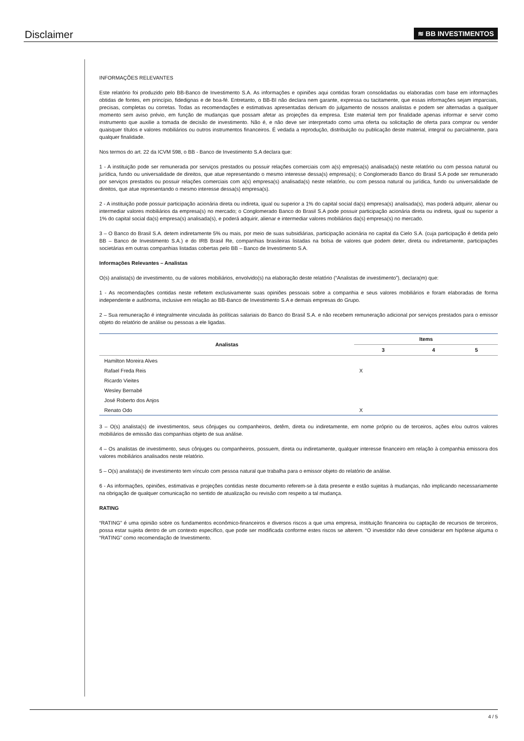Disclaimer
≋ BB INVESTIMENTOS
INFORMAÇÕES RELEVANTES
Este relatório foi produzido pelo BB-Banco de Investimento S.A. As informações e opiniões aqui contidas foram consolidadas ou elaboradas com base em informações obtidas de fontes, em princípio, fidedignas e de boa-fé. Entretanto, o BB-BI não declara nem garante, expressa ou tacitamente, que essas informações sejam imparciais, precisas, completas ou corretas. Todas as recomendações e estimativas apresentadas derivam do julgamento de nossos analistas e podem ser alternadas a qualquer momento sem aviso prévio, em função de mudanças que possam afetar as projeções da empresa. Este material tem por finalidade apenas informar e servir como instrumento que auxilie a tomada de decisão de investimento. Não é, e não deve ser interpretado como uma oferta ou solicitação de oferta para comprar ou vender quaisquer títulos e valores mobiliários ou outros instrumentos financeiros. É vedada a reprodução, distribuição ou publicação deste material, integral ou parcialmente, para qualquer finalidade.
Nos termos do art. 22 da ICVM 598, o BB - Banco de Investimento S.A declara que:
1 - A instituição pode ser remunerada por serviços prestados ou possuir relações comerciais com a(s) empresa(s) analisada(s) neste relatório ou com pessoa natural ou jurídica, fundo ou universalidade de direitos, que atue representando o mesmo interesse dessa(s) empresa(s); o Conglomerado Banco do Brasil S.A pode ser remunerado por serviços prestados ou possuir relações comerciais com a(s) empresa(s) analisada(s) neste relatório, ou com pessoa natural ou jurídica, fundo ou universalidade de direitos, que atue representando o mesmo interesse dessa(s) empresa(s).
2 - A instituição pode possuir participação acionária direta ou indireta, igual ou superior a 1% do capital social da(s) empresa(s) analisada(s), mas poderá adquirir, alienar ou intermediar valores mobiliários da empresa(s) no mercado; o Conglomerado Banco do Brasil S.A pode possuir participação acionária direta ou indireta, igual ou superior a 1% do capital social da(s) empresa(s) analisada(s), e poderá adquirir, alienar e intermediar valores mobiliários da(s) empresa(s) no mercado.
3 – O Banco do Brasil S.A. detem indiretamente 5% ou mais, por meio de suas subsidiárias, participação acionária no capital da Cielo S.A. (cuja participação é detida pelo BB – Banco de Investimento S.A.) e do IRB Brasil Re, companhias brasileiras listadas na bolsa de valores que podem deter, direta ou indiretamente, participações societárias em outras companhias listadas cobertas pelo BB – Banco de Investimento S.A.
Informações Relevantes – Analistas
O(s) analista(s) de investimento, ou de valores mobiliários, envolvido(s) na elaboração deste relatório (“Analistas de investimento”), declara(m) que:
1 - As recomendações contidas neste refletem exclusivamente suas opiniões pessoais sobre a companhia e seus valores mobiliários e foram elaboradas de forma independente e autônoma, inclusive em relação ao BB-Banco de Investimento S.A e demais empresas do Grupo.
2 – Sua remuneração é integralmente vinculada às políticas salariais do Banco do Brasil S.A. e não recebem remuneração adicional por serviços prestados para o emissor objeto do relatório de análise ou pessoas a ele ligadas.
| Analistas | Items | | |
| --- | --- | --- | --- |
| | 3 | 4 | 5 |
| Hamilton Moreira Alves | | | |
| Rafael Freda Reis | X | | |
| Ricardo Vieites | | | |
| Wesley Bernabé | | | |
| José Roberto dos Anjos | | | |
| Renato Odo | X | | |
3 – O(s) analista(s) de investimentos, seus cônjuges ou companheiros, detêm, direta ou indiretamente, em nome próprio ou de terceiros, ações e/ou outros valores mobiliários de emissão das companhias objeto de sua análise.
4 – Os analistas de investimento, seus cônjuges ou companheiros, possuem, direta ou indiretamente, qualquer interesse financeiro em relação à companhia emissora dos valores mobiliários analisados neste relatório.
5 – O(s) analista(s) de investimento tem vínculo com pessoa natural que trabalha para o emissor objeto do relatório de análise.
6 - As informações, opiniões, estimativas e projeções contidas neste documento referem-se à data presente e estão sujeitas à mudanças, não implicando necessariamente na obrigação de qualquer comunicação no sentido de atualização ou revisão com respeito a tal mudança.
RATING
“RATING” é uma opinião sobre os fundamentos econômico-financeiros e diversos riscos a que uma empresa, instituição financeira ou captação de recursos de terceiros, possa estar sujeita dentro de um contexto específico, que pode ser modificada conforme estes riscos se alterem. “O investidor não deve considerar em hipótese alguma o “RATING” como recomendação de Investimento.
4 / 5